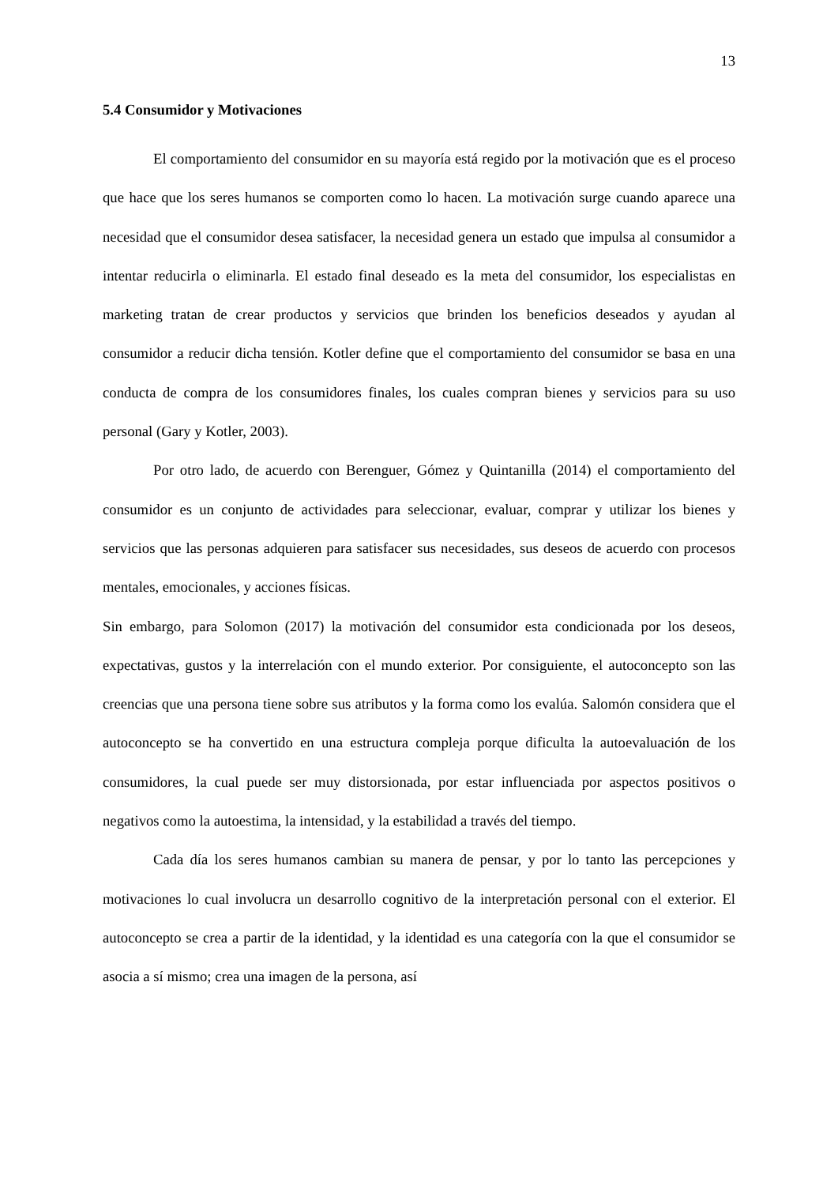13
5.4 Consumidor y Motivaciones
El comportamiento del consumidor en su mayoría está regido por la motivación que es el proceso que hace que los seres humanos se comporten como lo hacen. La motivación surge cuando aparece una necesidad que el consumidor desea satisfacer, la necesidad genera un estado que impulsa al consumidor a intentar reducirla o eliminarla. El estado final deseado es la meta del consumidor, los especialistas en marketing tratan de crear productos y servicios que brinden los beneficios deseados y ayudan al consumidor a reducir dicha tensión. Kotler define que el comportamiento del consumidor se basa en una conducta de compra de los consumidores finales, los cuales compran bienes y servicios para su uso personal (Gary y Kotler, 2003).
Por otro lado, de acuerdo con Berenguer, Gómez y Quintanilla (2014) el comportamiento del consumidor es un conjunto de actividades para seleccionar, evaluar, comprar y utilizar los bienes y servicios que las personas adquieren para satisfacer sus necesidades, sus deseos de acuerdo con procesos mentales, emocionales, y acciones físicas.
Sin embargo, para Solomon (2017) la motivación del consumidor esta condicionada por los deseos, expectativas, gustos y la interrelación con el mundo exterior. Por consiguiente, el autoconcepto son las creencias que una persona tiene sobre sus atributos y la forma como los evalúa. Salomón considera que el autoconcepto se ha convertido en una estructura compleja porque dificulta la autoevaluación de los consumidores, la cual puede ser muy distorsionada, por estar influenciada por aspectos positivos o negativos como la autoestima, la intensidad, y la estabilidad a través del tiempo.
Cada día los seres humanos cambian su manera de pensar, y por lo tanto las percepciones y motivaciones lo cual involucra un desarrollo cognitivo de la interpretación personal con el exterior. El autoconcepto se crea a partir de la identidad, y la identidad es una categoría con la que el consumidor se asocia a sí mismo; crea una imagen de la persona, así